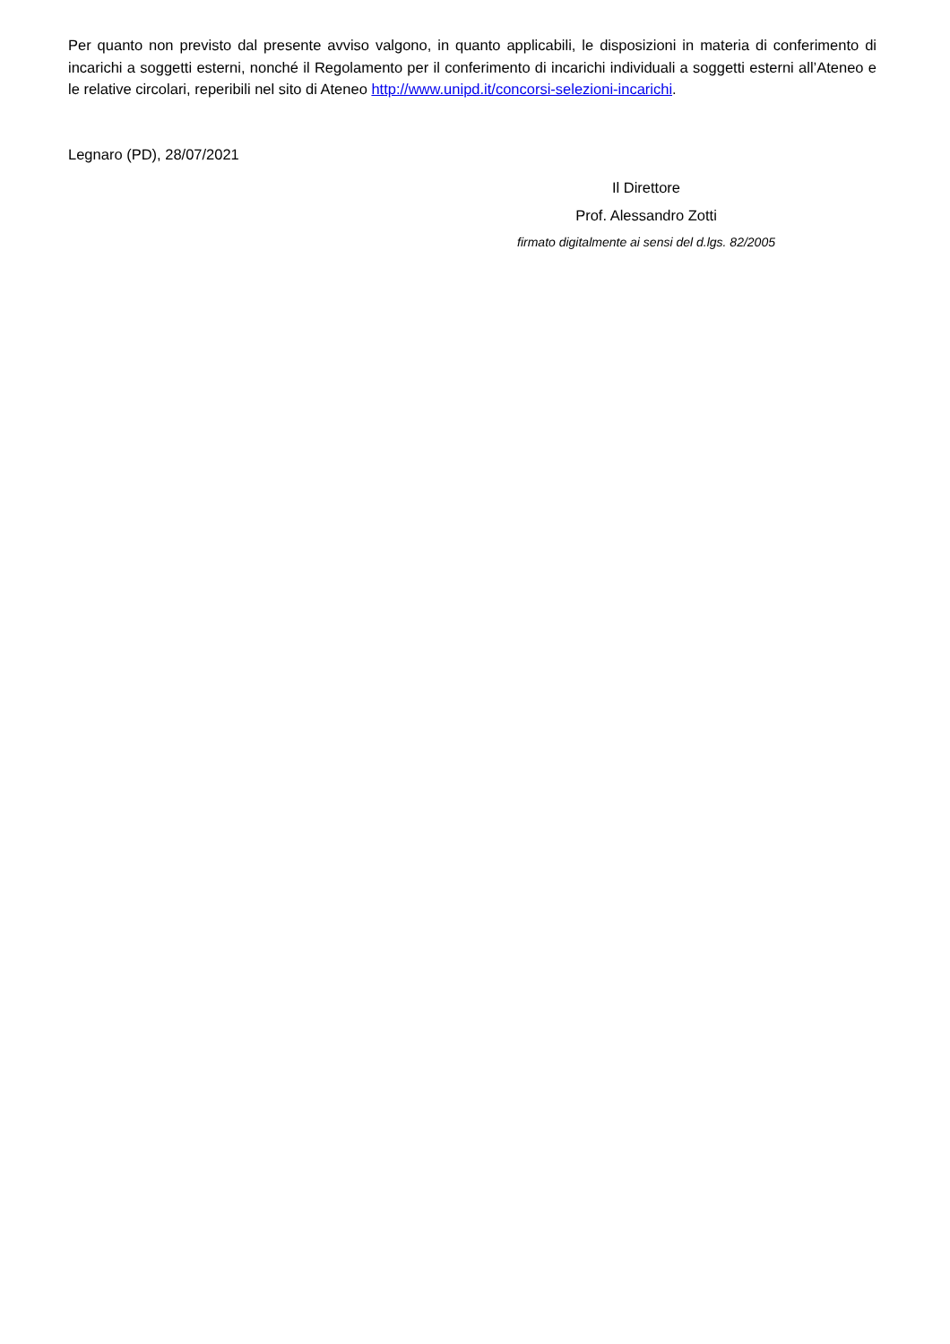Per quanto non previsto dal presente avviso valgono, in quanto applicabili, le disposizioni in materia di conferimento di incarichi a soggetti esterni, nonché il Regolamento per il conferimento di incarichi individuali a soggetti esterni all’Ateneo e le relative circolari, reperibili nel sito di Ateneo http://www.unipd.it/concorsi-selezioni-incarichi.
Legnaro (PD), 28/07/2021
Il Direttore
Prof. Alessandro Zotti
firmato digitalmente ai sensi del d.lgs. 82/2005